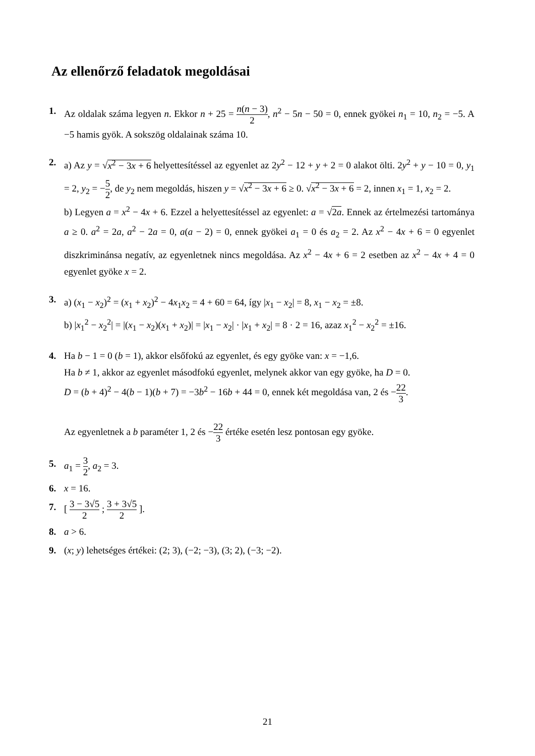Az ellenőrző feladatok megoldásai
1. Az oldalak száma legyen n. Ekkor n + 25 = n(n − 3) 2, n<sup>2</sup> − 5n − 50 = 0, ennek gyökei n<sub>1</sub> = 10, n<sub>2</sub> = −5. A −5 hamis gyök. A sokszög oldalainak száma 10.
2. a) Az y = √x<sup>2</sup> − 3x + 6 helyettesítéssel az egyenlet az 2y<sup>2</sup> − 12 + y + 2 = 0 alakot ölti. 2y<sup>2</sup> + y − 10 = 0, y<sub>1</sub> = 2, y<sub>2</sub> = −5 2, de y<sub>2</sub> nem megoldás, hiszen y = √x<sup>2</sup> − 3x + 6 ≥ 0. √x<sup>2</sup> − 3x + 6 = 2, innen x<sub>1</sub> = 1, x<sub>2</sub> = 2.
b) Legyen a = x<sup>2</sup> − 4x + 6. Ezzel a helyettesítéssel az egyenlet: a = √2a. Ennek az értelmezési tartománya a ≥ 0. a<sup>2</sup> = 2a, a<sup>2</sup> − 2a = 0, a(a − 2) = 0, ennek gyökei a<sub>1</sub> = 0 és a<sub>2</sub> = 2. Az x<sup>2</sup> − 4x + 6 = 0 egyenlet diszkriminánsa negatív, az egyenletnek nincs megoldása. Az x<sup>2</sup> − 4x + 6 = 2 esetben az x<sup>2</sup> − 4x + 4 = 0 egyenlet gyöke x = 2.
3. a) (x<sub>1</sub> − x<sub>2</sub>)<sup>2</sup> = (x<sub>1</sub> + x<sub>2</sub>)<sup>2</sup> − 4x<sub>1</sub>x<sub>2</sub> = 4 + 60 = 64, így |x<sub>1</sub> − x<sub>2</sub>| = 8, x<sub>1</sub> − x<sub>2</sub> = ±8.
b) |x<sub>1</sub><sup>2</sup> − x<sub>2</sub><sup>2</sup>| = |(x<sub>1</sub> − x<sub>2</sub>)(x<sub>1</sub> + x<sub>2</sub>)| = |x<sub>1</sub> − x<sub>2</sub>| · |x<sub>1</sub> + x<sub>2</sub>| = 8 · 2 = 16, azaz x<sub>1</sub><sup>2</sup> − x<sub>2</sub><sup>2</sup> = ±16.
4. Ha b − 1 = 0 (b = 1), akkor elsőfokú az egyenlet, és egy gyöke van: x = −1,6.
Ha b ≠ 1, akkor az egyenlet másodfokú egyenlet, melynek akkor van egy gyöke, ha D = 0.
D = (b + 4)<sup>2</sup> − 4(b − 1)(b + 7) = −3b<sup>2</sup> − 16b + 44 = 0, ennek két megoldása van, 2 és −22 3.
Az egyenletnek a b paraméter 1, 2 és −22 3 értéke esetén lesz pontosan egy gyöke.
5. a<sub>1</sub> = 3 2, a<sub>2</sub> = 3.
6. x = 16.
7. [ 3 − 3√5 2 ; 3 + 3√5 2 ].
8. a > 6.
9. (x; y) lehetséges értékei: (2; 3), (−2; −3), (3; 2), (−3; −2).
21